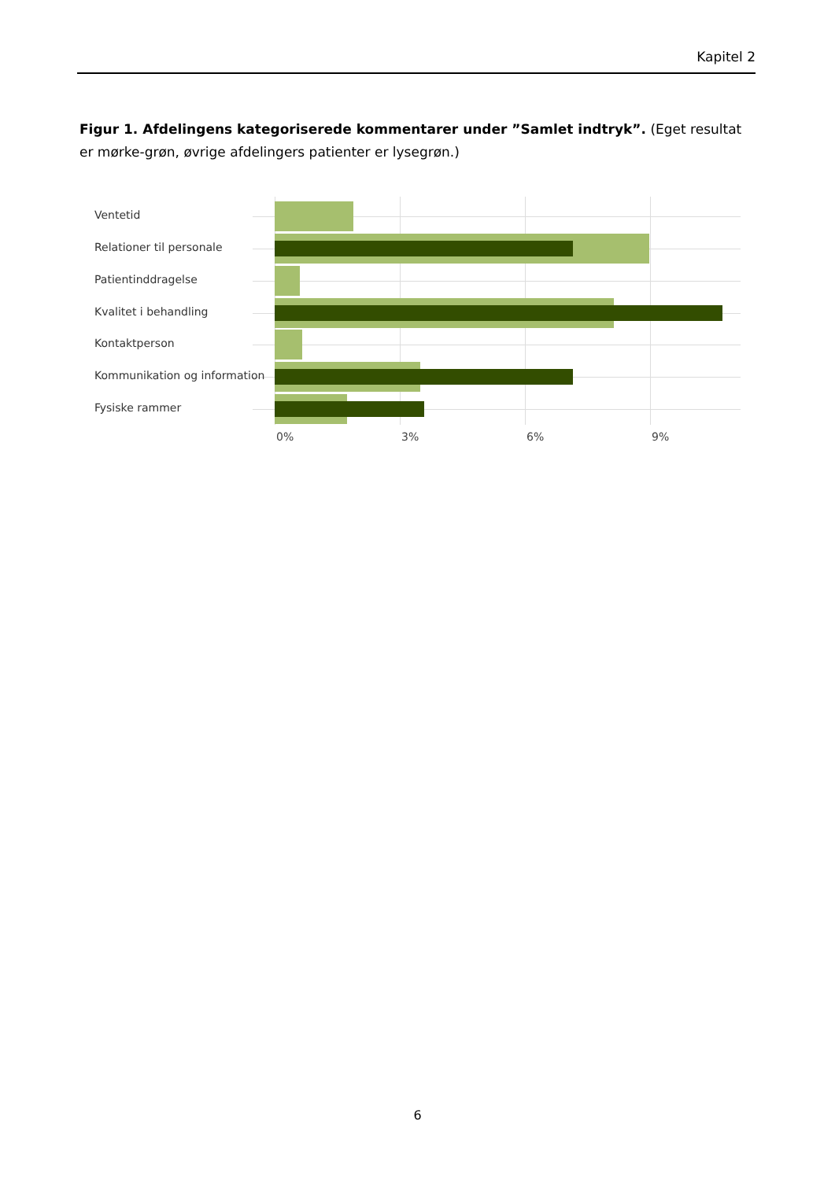Kapitel 2
Figur 1. Afdelingens kategoriserede kommentarer under ”Samlet indtryk”. (Eget resultat er mørke-grøn, øvrige afdelingers patienter er lysegrøn.)
Ventetid
Relationer til personale
Patientinddragelse
Kvalitet i behandling
Kontaktperson
Kommunikation og information
Fysiske rammer
0% 3% 6% 9%
6